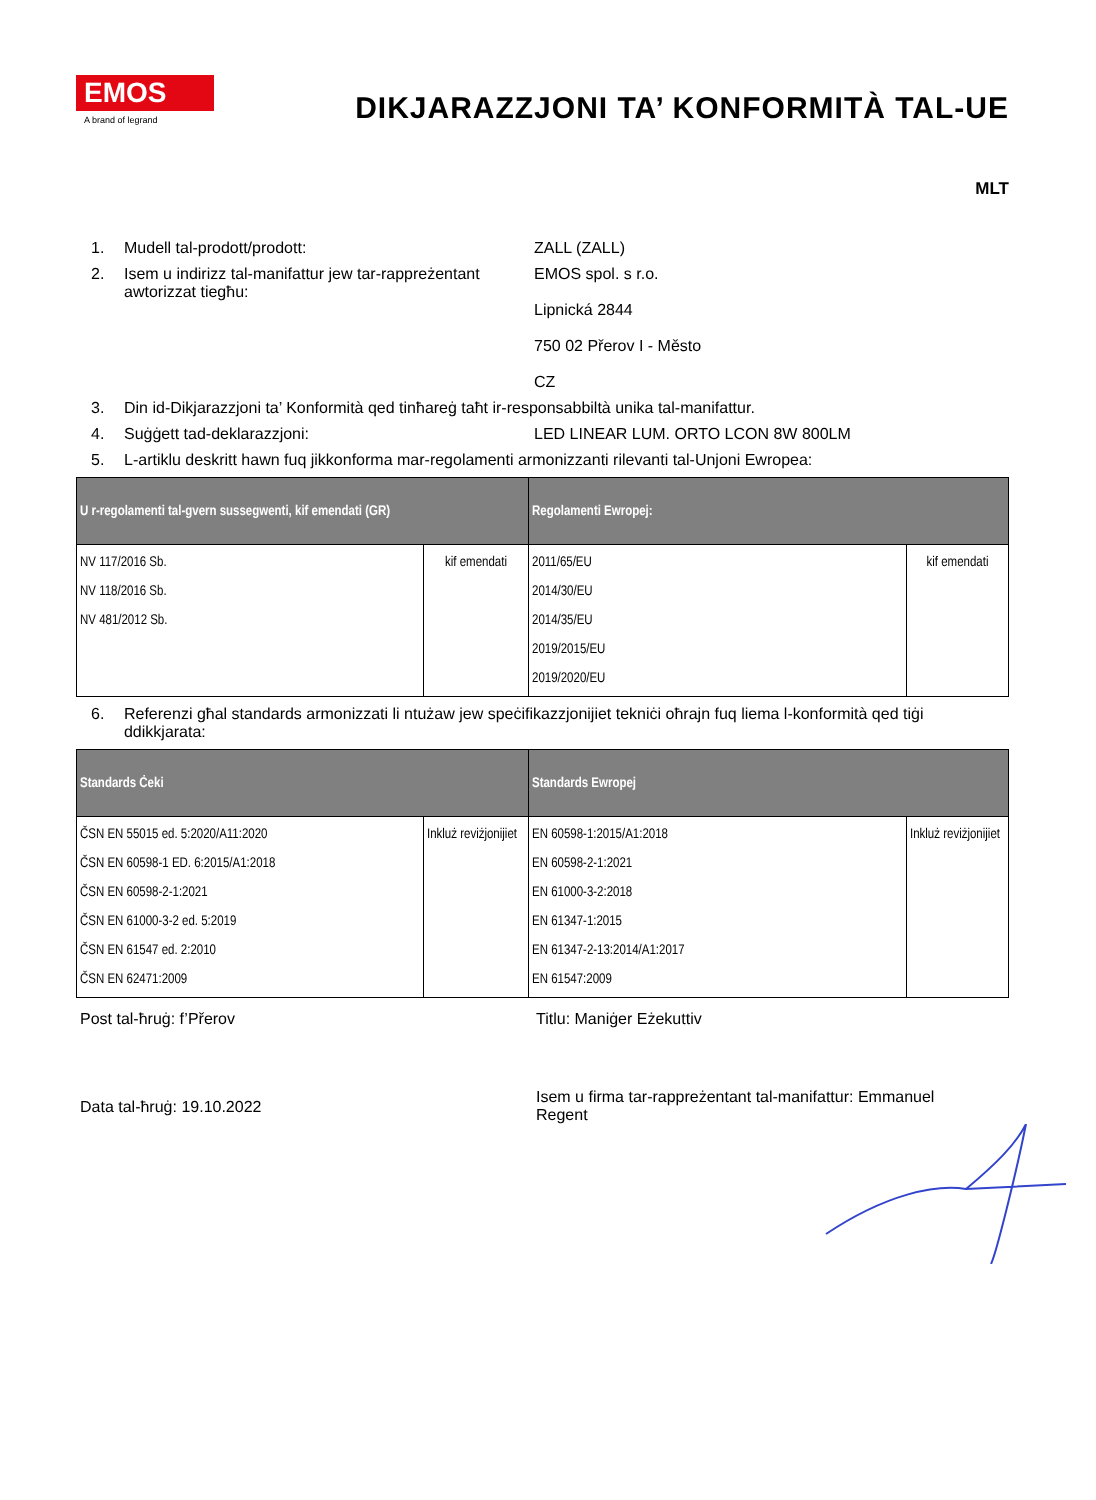EMOS
A brand of legrand
DIKJARAZZJONI TA’ KONFORMITÀ TAL-UE
MLT
1. Mudell tal-prodott/prodott: ZALL (ZALL)
2. Isem u indirizz tal-manifattur jew tar-rappreżentant awtorizzat tiegħu: EMOS spol. s r.o.
Lipnická 2844
750 02 Přerov I - Město
CZ
3. Din id-Dikjarazzjoni ta’ Konformità qed tinħareġ taħt ir-responsabbiltà unika tal-manifattur.
4. Suġġett tad-deklarazzjoni: LED LINEAR LUM. ORTO LCON 8W 800LM
5. L-artiklu deskritt hawn fuq jikkonforma mar-regolamenti armonizzanti rilevanti tal-Unjoni Ewropea:
| U r-regolamenti tal-gvern sussegwenti, kif emendati (GR) | | Regolamenti Ewropej: | |
| --- | --- | --- | --- |
| NV 117/2016 Sb. NV 118/2016 Sb. NV 481/2012 Sb. | kif emendati | 2011/65/EU 2014/30/EU 2014/35/EU 2019/2015/EU 2019/2020/EU | kif emendati |
6. Referenzi għal standards armonizzati li ntużaw jew speċifikazzjonijiet tekniċi oħrajn fuq liema l-konformità qed tiġi ddikkjarata:
| Standards Ċeki | | Standards Ewropej | |
| --- | --- | --- | --- |
| ČSN EN 55015 ed. 5:2020/A11:2020 ČSN EN 60598-1 ED. 6:2015/A1:2018 ČSN EN 60598-2-1:2021 ČSN EN 61000-3-2 ed. 5:2019 ČSN EN 61547 ed. 2:2010 ČSN EN 62471:2009 | Inkluż reviżjonijiet | EN 60598-1:2015/A1:2018 EN 60598-2-1:2021 EN 61000-3-2:2018 EN 61347-1:2015 EN 61347-2-13:2014/A1:2017 EN 61547:2009 | Inkluż reviżjonijiet |
Post tal-ħruġ: f’Přerov Titlu: Maniġer Eżekuttiv
Data tal-ħruġ: 19.10.2022
Isem u firma tar-rappreżentant tal-manifattur: Emmanuel Regent